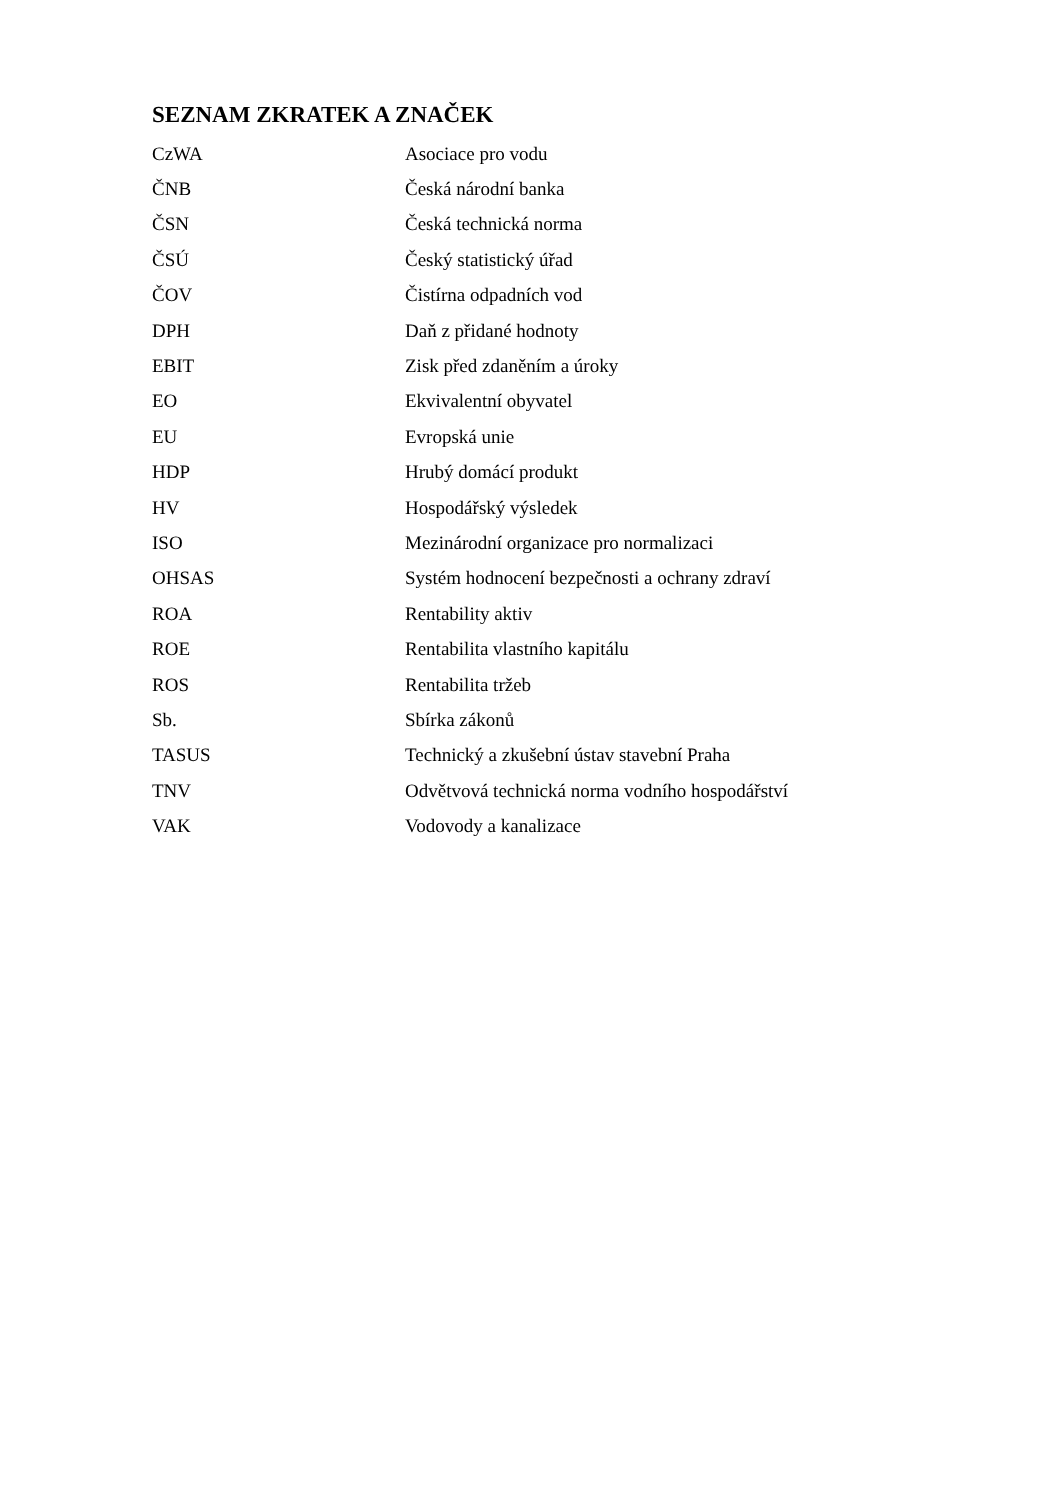SEZNAM ZKRATEK A ZNAČEK
| CzWA | Asociace pro vodu |
| ČNB | Česká národní banka |
| ČSN | Česká technická norma |
| ČSÚ | Český statistický úřad |
| ČOV | Čistírna odpadních vod |
| DPH | Daň z přidané hodnoty |
| EBIT | Zisk před zdaněním a úroky |
| EO | Ekvivalentní obyvatel |
| EU | Evropská unie |
| HDP | Hrubý domácí produkt |
| HV | Hospodářský výsledek |
| ISO | Mezinárodní organizace pro normalizaci |
| OHSAS | Systém hodnocení bezpečnosti a ochrany zdraví |
| ROA | Rentability aktiv |
| ROE | Rentabilita vlastního kapitálu |
| ROS | Rentabilita tržeb |
| Sb. | Sbírka zákonů |
| TASUS | Technický a zkušební ústav stavební Praha |
| TNV | Odvětvová technická norma vodního hospodářství |
| VAK | Vodovody a kanalizace |